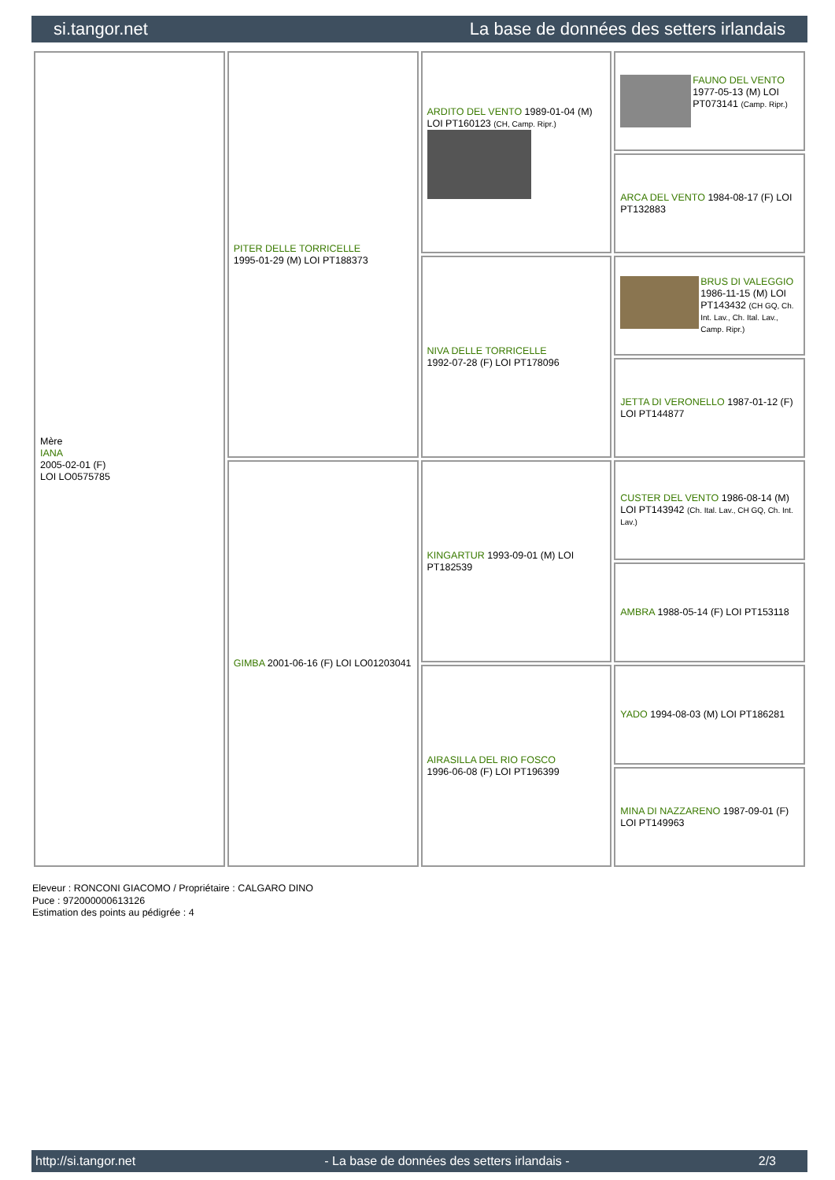si.tangor.net La base de données des setters irlandais
| Mère IANA 2005-02-01 (F) LOI LO0575785 | PITER DELLE TORRICELLE 1995-01-29 (M) LOI PT188373 | ARDITO DEL VENTO 1989-01-04 (M) LOI PT160123 (CH, Camp. Ripr.) | FAUNO DEL VENTO 1977-05-13 (M) LOI PT073141 (Camp. Ripr.) |
| | | | ARCA DEL VENTO 1984-08-17 (F) LOI PT132883 |
| | | NIVA DELLE TORRICELLE 1992-07-28 (F) LOI PT178096 | BRUS DI VALEGGIO 1986-11-15 (M) LOI PT143432 (CH GQ, Ch. Int. Lav., Ch. Ital. Lav., Camp. Ripr.) |
| | | | JETTA DI VERONELLO 1987-01-12 (F) LOI PT144877 |
| | GIMBA 2001-06-16 (F) LOI LO01203041 | KINGARTUR 1993-09-01 (M) LOI PT182539 | CUSTER DEL VENTO 1986-08-14 (M) LOI PT143942 (Ch. Ital. Lav., CH GQ, Ch. Int. Lav.) |
| | | | AMBRA 1988-05-14 (F) LOI PT153118 |
| | | AIRASILLA DEL RIO FOSCO 1996-06-08 (F) LOI PT196399 | YADO 1994-08-03 (M) LOI PT186281 |
| | | | MINA DI NAZZARENO 1987-09-01 (F) LOI PT149963 |
Eleveur : RONCONI GIACOMO / Propriétaire : CALGARO DINO
Puce : 972000000613126
Estimation des points au pédigrée : 4
http://si.tangor.net - La base de données des setters irlandais - 2/3